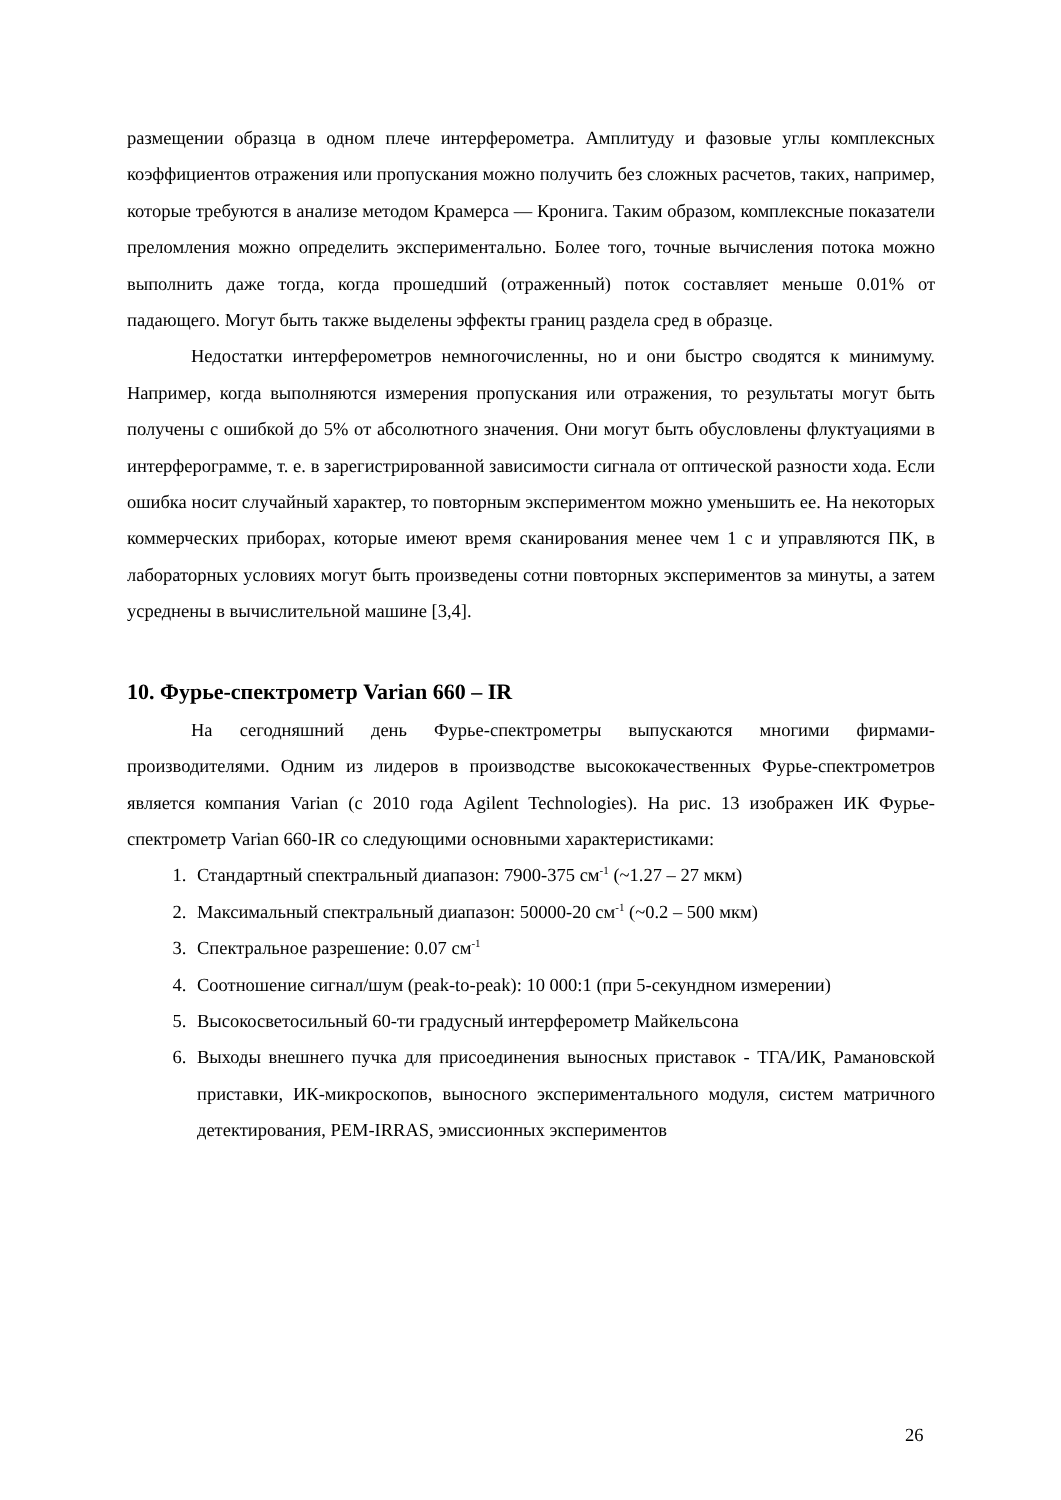размещении образца в одном плече интерферометра. Амплитуду и фазовые углы комплексных коэффициентов отражения или пропускания можно получить без сложных расчетов, таких, например, которые требуются в анализе методом Крамерса — Кронига. Таким образом, комплексные показатели преломления можно определить экспериментально. Более того, точные вычисления потока можно выполнить даже тогда, когда прошедший (отраженный) поток составляет меньше 0.01% от падающего. Могут быть также выделены эффекты границ раздела сред в образце.
Недостатки интерферометров немногочисленны, но и они быстро сводятся к минимуму. Например, когда выполняются измерения пропускания или отражения, то результаты могут быть получены с ошибкой до 5% от абсолютного значения. Они могут быть обусловлены флуктуациями в интерферограмме, т. е. в зарегистрированной зависимости сигнала от оптической разности хода. Если ошибка носит случайный характер, то повторным экспериментом можно уменьшить ее. На некоторых коммерческих приборах, которые имеют время сканирования менее чем 1 с и управляются ПК, в лабораторных условиях могут быть произведены сотни повторных экспериментов за минуты, а затем усреднены в вычислительной машине [3,4].
10. Фурье-спектрометр Varian 660 – IR
На сегодняшний день Фурье-спектрометры выпускаются многими фирмами-производителями. Одним из лидеров в производстве высококачественных Фурье-спектрометров является компания Varian (с 2010 года Agilent Technologies). На рис. 13 изображен ИК Фурье-спектрометр Varian 660-IR со следующими основными характеристиками:
1. Стандартный спектральный диапазон: 7900-375 см<sup>-1</sup> (~1.27 – 27 мкм)
2. Максимальный спектральный диапазон: 50000-20 см<sup>-1</sup> (~0.2 – 500 мкм)
3. Спектральное разрешение: 0.07 см<sup>-1</sup>
4. Соотношение сигнал/шум (peak-to-peak): 10 000:1 (при 5-секундном измерении)
5. Высокосветосильный 60-ти градусный интерферометр Майкельсона
6. Выходы внешнего пучка для присоединения выносных приставок - ТГА/ИК, Рамановской приставки, ИК-микроскопов, выносного экспериментального модуля, систем матричного детектирования, PEM-IRRAS, эмиссионных экспериментов
26